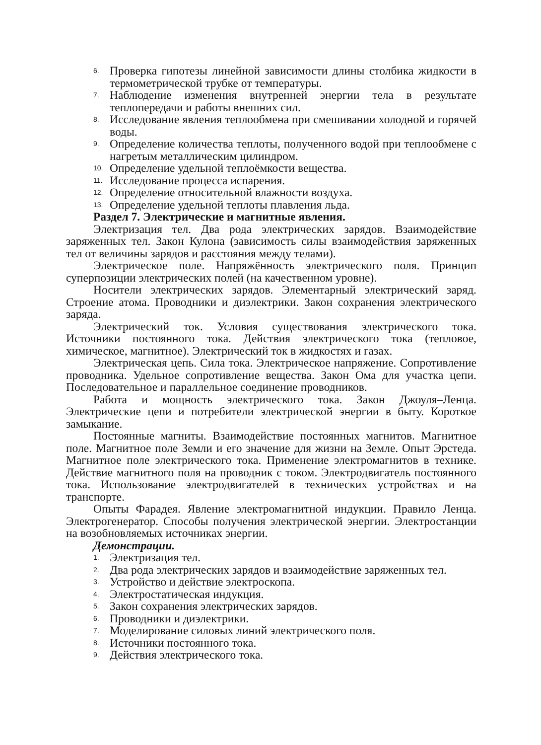6. Проверка гипотезы линейной зависимости длины столбика жидкости в термометрической трубке от температуры.
7. Наблюдение изменения внутренней энергии тела в результате теплопередачи и работы внешних сил.
8. Исследование явления теплообмена при смешивании холодной и горячей воды.
9. Определение количества теплоты, полученного водой при теплообмене с нагретым металлическим цилиндром.
10. Определение удельной теплоёмкости вещества.
11. Исследование процесса испарения.
12. Определение относительной влажности воздуха.
13. Определение удельной теплоты плавления льда.
Раздел 7. Электрические и магнитные явления.
Электризация тел. Два рода электрических зарядов. Взаимодействие заряженных тел. Закон Кулона (зависимость силы взаимодействия заряженных тел от величины зарядов и расстояния между телами).
Электрическое поле. Напряжённость электрического поля. Принцип суперпозиции электрических полей (на качественном уровне).
Носители электрических зарядов. Элементарный электрический заряд. Строение атома. Проводники и диэлектрики. Закон сохранения электрического заряда.
Электрический ток. Условия существования электрического тока. Источники постоянного тока. Действия электрического тока (тепловое, химическое, магнитное). Электрический ток в жидкостях и газах.
Электрическая цепь. Сила тока. Электрическое напряжение. Сопротивление проводника. Удельное сопротивление вещества. Закон Ома для участка цепи. Последовательное и параллельное соединение проводников.
Работа и мощность электрического тока. Закон Джоуля–Ленца. Электрические цепи и потребители электрической энергии в быту. Короткое замыкание.
Постоянные магниты. Взаимодействие постоянных магнитов. Магнитное поле. Магнитное поле Земли и его значение для жизни на Земле. Опыт Эрстеда. Магнитное поле электрического тока. Применение электромагнитов в технике. Действие магнитного поля на проводник с током. Электродвигатель постоянного тока. Использование электродвигателей в технических устройствах и на транспорте.
Опыты Фарадея. Явление электромагнитной индукции. Правило Ленца. Электрогенератор. Способы получения электрической энергии. Электростанции на возобновляемых источниках энергии.
Демонстрации.
1. Электризация тел.
2. Два рода электрических зарядов и взаимодействие заряженных тел.
3. Устройство и действие электроскопа.
4. Электростатическая индукция.
5. Закон сохранения электрических зарядов.
6. Проводники и диэлектрики.
7. Моделирование силовых линий электрического поля.
8. Источники постоянного тока.
9. Действия электрического тока.